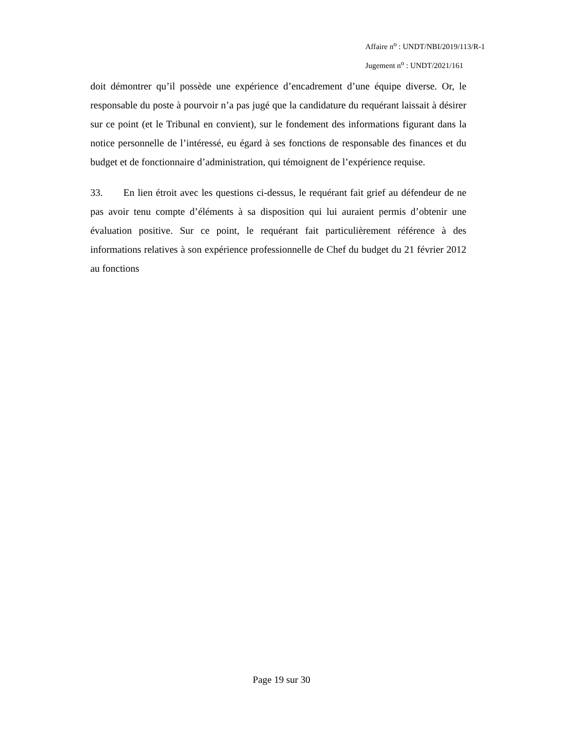Affaire n<sup>o</sup> : UNDT/NBI/2019/113/R-1
Jugement n<sup>o</sup> : UNDT/2021/161
doit démontrer qu’il possède une expérience d’encadrement d’une équipe diverse. Or, le responsable du poste à pourvoir n’a pas jugé que la candidature du requérant laissait à désirer sur ce point (et le Tribunal en convient), sur le fondement des informations figurant dans la notice personnelle de l’intéressé, eu égard à ses fonctions de responsable des finances et du budget et de fonctionnaire d’administration, qui témoignent de l’expérience requise.
33. En lien étroit avec les questions ci-dessus, le requérant fait grief au défendeur de ne pas avoir tenu compte d’éléments à sa disposition qui lui auraient permis d’obtenir une évaluation positive. Sur ce point, le requérant fait particulièrement référence à des informations relatives à son expérience professionnelle de Chef du budget du 21 février 2012 au fonctions
Page 19 sur 30